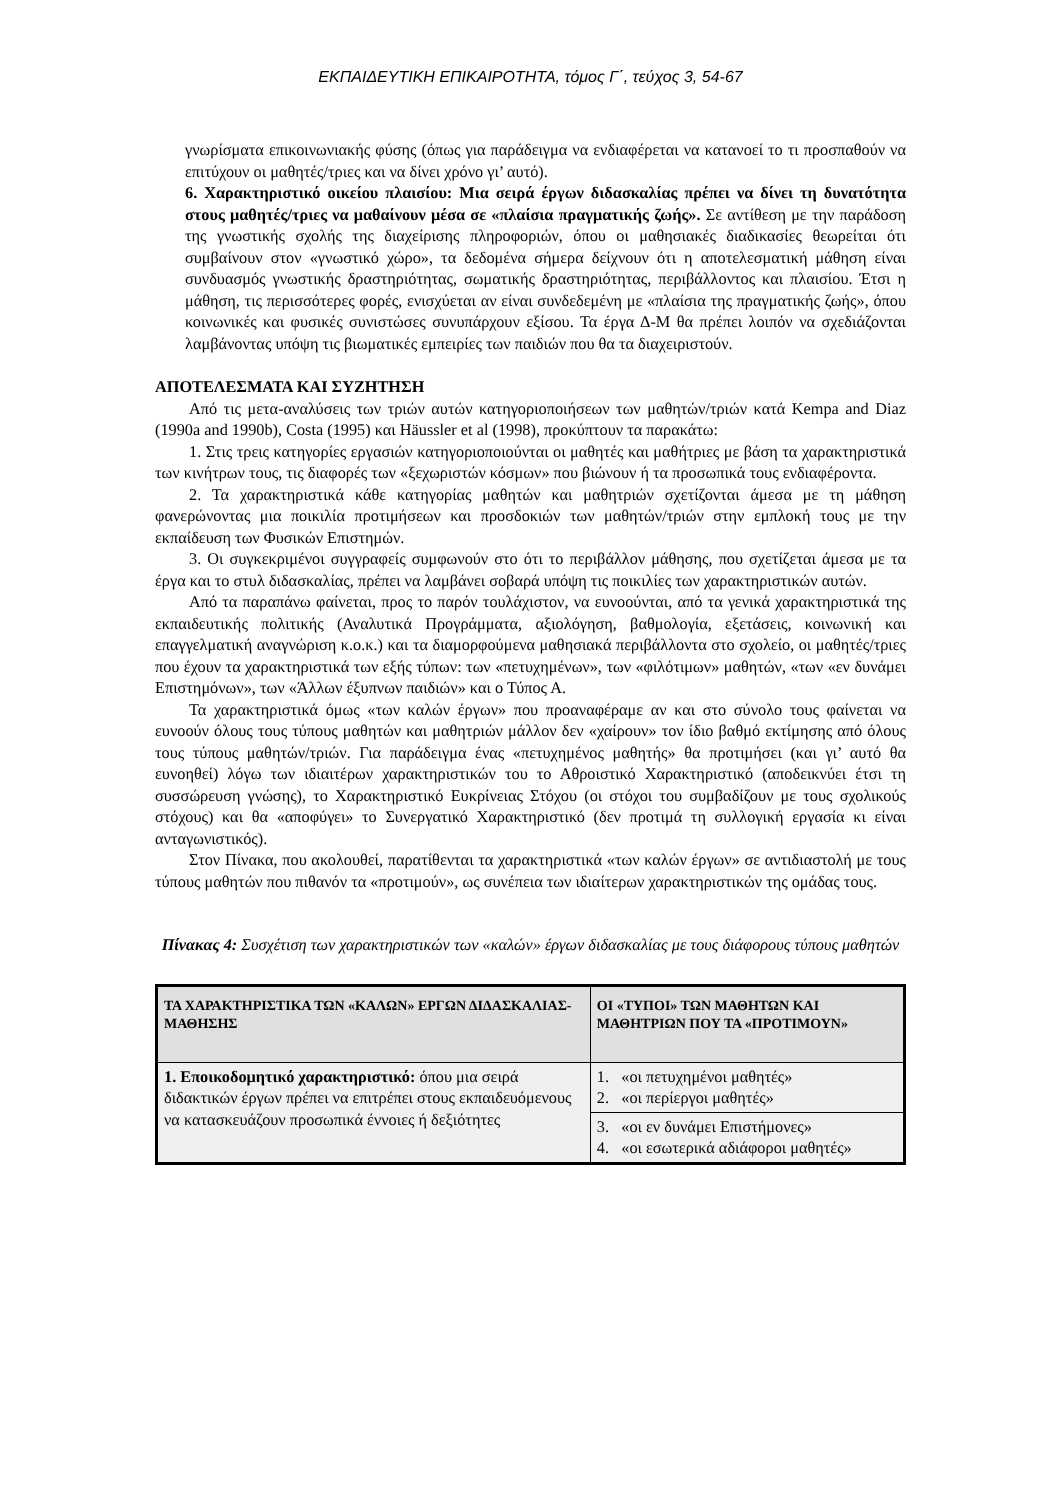ΕΚΠΑΙΔΕΥΤΙΚΗ ΕΠΙΚΑΙΡΟΤΗΤΑ, τόμος Γ΄, τεύχος 3, 54-67
γνωρίσματα επικοινωνιακής φύσης (όπως για παράδειγμα να ενδιαφέρεται να κατανοεί το τι προσπαθούν να επιτύχουν οι μαθητές/τριες και να δίνει χρόνο γι’ αυτό).
6. Χαρακτηριστικό οικείου πλαισίου: Μια σειρά έργων διδασκαλίας πρέπει να δίνει τη δυνατότητα στους μαθητές/τριες να μαθαίνουν μέσα σε «πλαίσια πραγματικής ζωής». Σε αντίθεση με την παράδοση της γνωστικής σχολής της διαχείρισης πληροφοριών, όπου οι μαθησιακές διαδικασίες θεωρείται ότι συμβαίνουν στον «γνωστικό χώρο», τα δεδομένα σήμερα δείχνουν ότι η αποτελεσματική μάθηση είναι συνδυασμός γνωστικής δραστηριότητας, σωματικής δραστηριότητας, περιβάλλοντος και πλαισίου. Έτσι η μάθηση, τις περισσότερες φορές, ενισχύεται αν είναι συνδεδεμένη με «πλαίσια της πραγματικής ζωής», όπου κοινωνικές και φυσικές συνιστώσες συνυπάρχουν εξίσου. Τα έργα Δ-Μ θα πρέπει λοιπόν να σχεδιάζονται λαμβάνοντας υπόψη τις βιωματικές εμπειρίες των παιδιών που θα τα διαχειριστούν.
ΑΠΟΤΕΛΕΣΜΑΤΑ ΚΑΙ ΣΥΖΗΤΗΣΗ
Από τις μετα-αναλύσεις των τριών αυτών κατηγοριοποιήσεων των μαθητών/τριών κατά Kempa and Diaz (1990a and 1990b), Costa (1995) και Häussler et al (1998), προκύπτουν τα παρακάτω:
1. Στις τρεις κατηγορίες εργασιών κατηγοριοποιούνται οι μαθητές και μαθήτριες με βάση τα χαρακτηριστικά των κινήτρων τους, τις διαφορές των «ξεχωριστών κόσμων» που βιώνουν ή τα προσωπικά τους ενδιαφέροντα.
2. Τα χαρακτηριστικά κάθε κατηγορίας μαθητών και μαθητριών σχετίζονται άμεσα με τη μάθηση φανερώνοντας μια ποικιλία προτιμήσεων και προσδοκιών των μαθητών/τριών στην εμπλοκή τους με την εκπαίδευση των Φυσικών Επιστημών.
3. Οι συγκεκριμένοι συγγραφείς συμφωνούν στο ότι το περιβάλλον μάθησης, που σχετίζεται άμεσα με τα έργα και το στυλ διδασκαλίας, πρέπει να λαμβάνει σοβαρά υπόψη τις ποικιλίες των χαρακτηριστικών αυτών.
Από τα παραπάνω φαίνεται, προς το παρόν τουλάχιστον, να ευνοούνται, από τα γενικά χαρακτηριστικά της εκπαιδευτικής πολιτικής (Αναλυτικά Προγράμματα, αξιολόγηση, βαθμολογία, εξετάσεις, κοινωνική και επαγγελματική αναγνώριση κ.ο.κ.) και τα διαμορφούμενα μαθησιακά περιβάλλοντα στο σχολείο, οι μαθητές/τριες που έχουν τα χαρακτηριστικά των εξής τύπων: των «πετυχημένων», των «φιλότιμων» μαθητών, «των «εν δυνάμει Επιστημόνων», των «Άλλων έξυπνων παιδιών» και ο Τύπος Α.
Τα χαρακτηριστικά όμως «των καλών έργων» που προαναφέραμε αν και στο σύνολο τους φαίνεται να ευνοούν όλους τους τύπους μαθητών και μαθητριών μάλλον δεν «χαίρουν» τον ίδιο βαθμό εκτίμησης από όλους τους τύπους μαθητών/τριών. Για παράδειγμα ένας «πετυχημένος μαθητής» θα προτιμήσει (και γι’ αυτό θα ευνοηθεί) λόγω των ιδιαιτέρων χαρακτηριστικών του το Αθροιστικό Χαρακτηριστικό (αποδεικνύει έτσι τη συσσώρευση γνώσης), το Χαρακτηριστικό Ευκρίνειας Στόχου (οι στόχοι του συμβαδίζουν με τους σχολικούς στόχους) και θα «αποφύγει» το Συνεργατικό Χαρακτηριστικό (δεν προτιμά τη συλλογική εργασία κι είναι ανταγωνιστικός).
Στον Πίνακα, που ακολουθεί, παρατίθενται τα χαρακτηριστικά «των καλών έργων» σε αντιδιαστολή με τους τύπους μαθητών που πιθανόν τα «προτιμούν», ως συνέπεια των ιδιαίτερων χαρακτηριστικών της ομάδας τους.
Πίνακας 4: Συσχέτιση των χαρακτηριστικών των «καλών» έργων διδασκαλίας με τους διάφορους τύπους μαθητών
| ΤΑ ΧΑΡΑΚΤΗΡΙΣΤΙΚΑ ΤΩΝ «ΚΑΛΩΝ» ΕΡΓΩΝ ΔΙΔΑΣΚΑΛΙΑΣ-ΜΑΘΗΣΗΣ | ΟΙ «ΤΥΠΟΙ» ΤΩΝ ΜΑΘΗΤΩΝ ΚΑΙ ΜΑΘΗΤΡΙΩΝ ΠΟΥ ΤΑ «ΠΡΟΤΙΜΟΥΝ» |
| 1. Εποικοδομητικό χαρακτηριστικό: όπου μια σειρά διδακτικών έργων πρέπει να επιτρέπει στους εκπαιδευόμενους να κατασκευάζουν προσωπικά έννοιες ή δεξιότητες | 1. «οι πετυχημένοι μαθητές» 2. «οι περίεργοι μαθητές» |
| | 3. «οι εν δυνάμει Επιστήμονες» 4. «οι εσωτερικά αδιάφοροι μαθητές» |